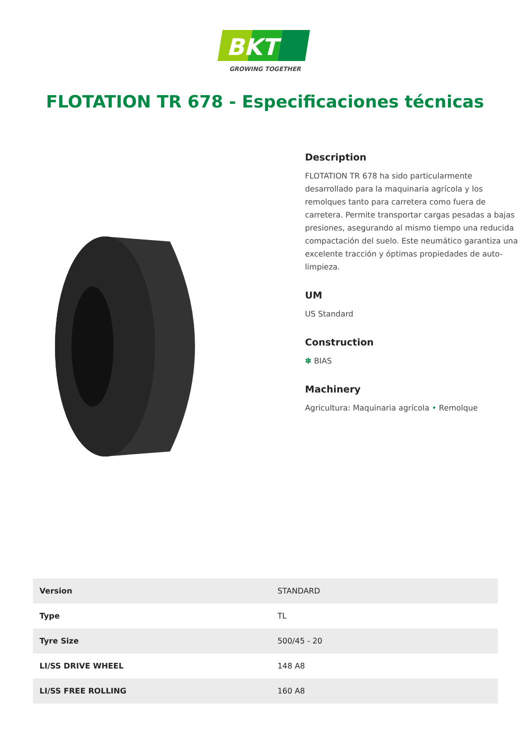BKT
GROWING TOGETHER
FLOTATION TR 678 - Especificaciones técnicas
Description
FLOTATION TR 678 ha sido particularmente desarrollado para la maquinaria agrícola y los remolques tanto para carretera como fuera de carretera. Permite transportar cargas pesadas a bajas presiones, asegurando al mismo tiempo una reducida compactación del suelo. Este neumático garantiza una excelente tracción y óptimas propiedades de auto-limpieza.
UM
US Standard
Construction
✽ BIAS
Machinery
Agricultura: Maquinaria agrícola • Remolque
| Version | STANDARD |
| Type | TL |
| Tyre Size | 500/45 - 20 |
| LI/SS DRIVE WHEEL | 148 A8 |
| LI/SS FREE ROLLING | 160 A8 |